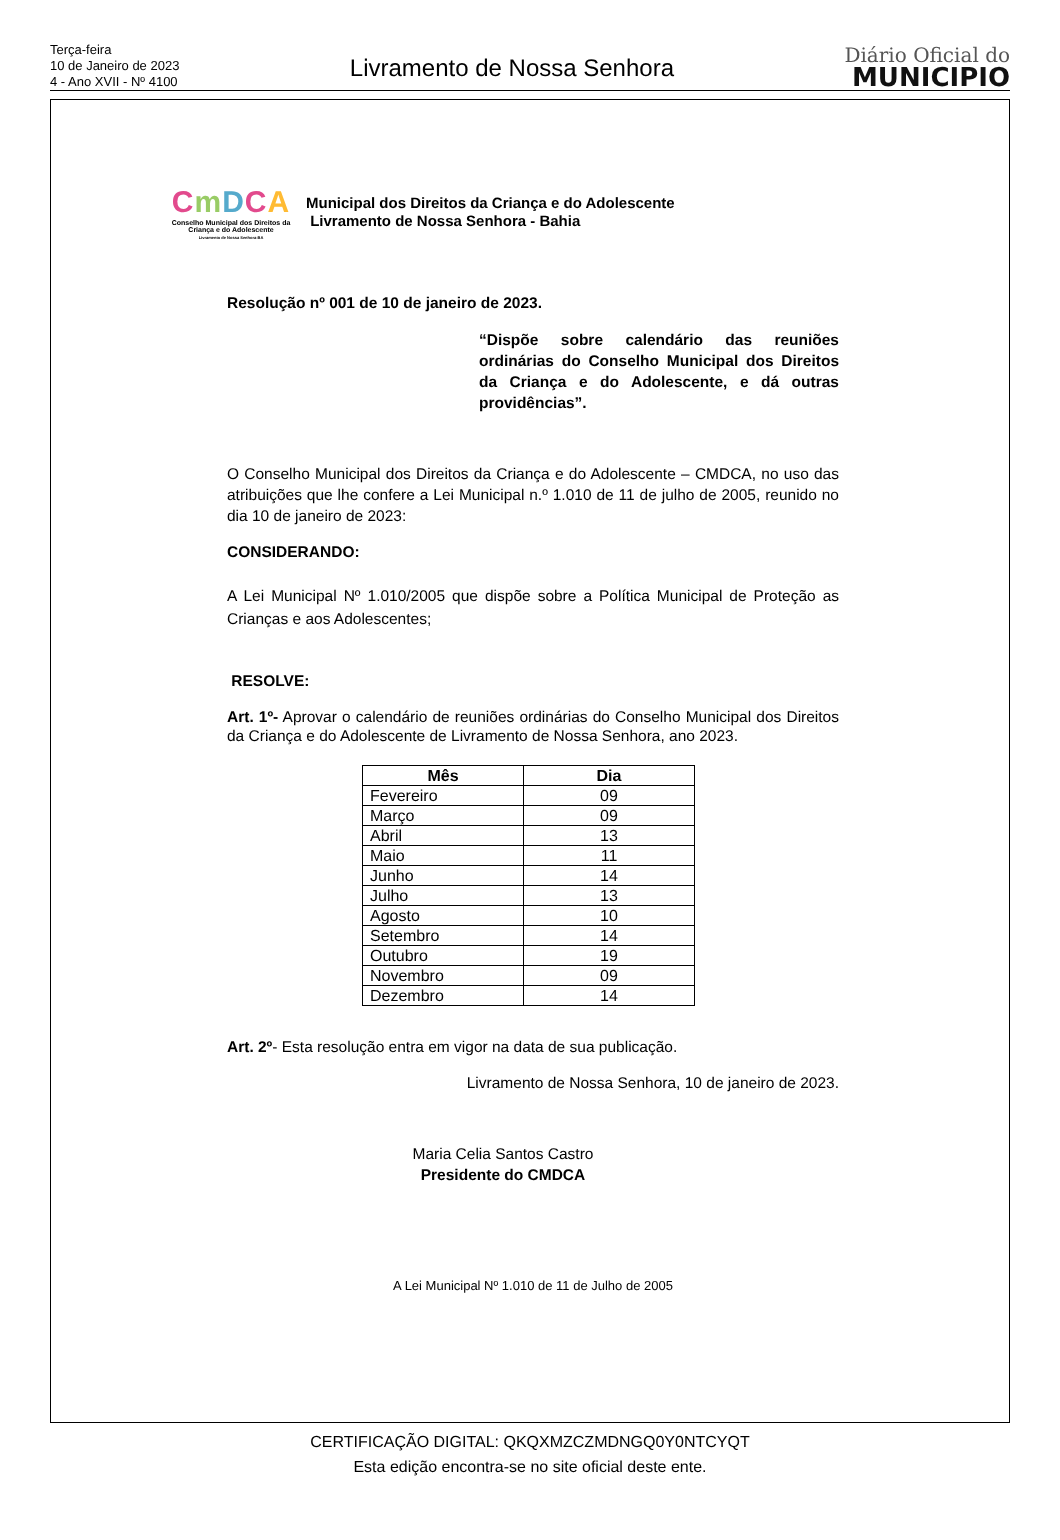Terça-feira
10 de Janeiro de 2023
4 - Ano XVII - Nº 4100
Livramento de Nossa Senhora
Diário Oficial do
MUNICIPIO
CmDCA
Conselho Municipal dos Direitos da Criança e do Adolescente
Livramento de Nossa Senhora-BA
Municipal dos Direitos da Criança e do Adolescente
Livramento de Nossa Senhora - Bahia
Resolução nº 001 de 10 de janeiro de 2023.
“Dispõe sobre calendário das reuniões ordinárias do Conselho Municipal dos Direitos da Criança e do Adolescente, e dá outras providências”.
O Conselho Municipal dos Direitos da Criança e do Adolescente – CMDCA, no uso das atribuições que lhe confere a Lei Municipal n.º 1.010 de 11 de julho de 2005, reunido no dia 10 de janeiro de 2023:
CONSIDERANDO:
A Lei Municipal Nº 1.010/2005 que dispõe sobre a Política Municipal de Proteção as Crianças e aos Adolescentes;
RESOLVE:
Art. 1º- Aprovar o calendário de reuniões ordinárias do Conselho Municipal dos Direitos da Criança e do Adolescente de Livramento de Nossa Senhora, ano 2023.
| Mês | Dia |
| --- | --- |
| Fevereiro | 09 |
| Março | 09 |
| Abril | 13 |
| Maio | 11 |
| Junho | 14 |
| Julho | 13 |
| Agosto | 10 |
| Setembro | 14 |
| Outubro | 19 |
| Novembro | 09 |
| Dezembro | 14 |
Art. 2º- Esta resolução entra em vigor na data de sua publicação.
Livramento de Nossa Senhora, 10 de janeiro de 2023.
Maria Celia Santos Castro
Presidente do CMDCA
A Lei Municipal Nº 1.010 de 11 de Julho de 2005
CERTIFICAÇÃO DIGITAL: QKQXMZCZMDNGQ0Y0NTCYQT
Esta edição encontra-se no site oficial deste ente.